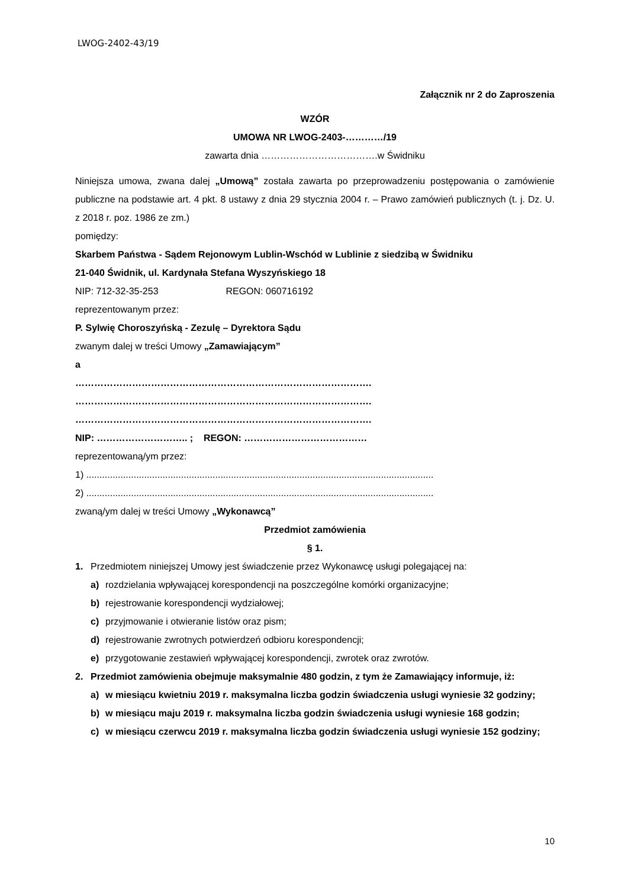LWOG-2402-43/19
Załącznik nr 2 do Zaproszenia
WZÓR
UMOWA NR LWOG-2403-…………/19
zawarta dnia ……………………………….w Świdniku
Niniejsza umowa, zwana dalej „Umową” została zawarta po przeprowadzeniu postępowania o zamówienie publiczne na podstawie art. 4 pkt. 8 ustawy z dnia 29 stycznia 2004 r. – Prawo zamówień publicznych (t. j. Dz. U. z 2018 r. poz. 1986 ze zm.)
pomiędzy:
Skarbem Państwa - Sądem Rejonowym Lublin-Wschód w Lublinie z siedzibą w Świdniku
21-040 Świdnik, ul. Kardynała Stefana Wyszyńskiego 18
NIP: 712-32-35-253 REGON: 060716192
reprezentowanym przez:
P. Sylwię Choroszyńską - Zezulę – Dyrektora Sądu
zwanym dalej w treści Umowy „Zamawiającym”
a
………………………………………………………………………………….
………………………………………………………………………………….
………………………………………………………………………………….
NIP: ……………………….. ; REGON: …………………………………
reprezentowaną/ym przez:
1) ....................................................................................................................................
2) ....................................................................................................................................
zwaną/ym dalej w treści Umowy „Wykonawcą”
Przedmiot zamówienia
§ 1.
1. Przedmiotem niniejszej Umowy jest świadczenie przez Wykonawcę usługi polegającej na:
a) rozdzielania wpływającej korespondencji na poszczególne komórki organizacyjne;
b) rejestrowanie korespondencji wydziałowej;
c) przyjmowanie i otwieranie listów oraz pism;
d) rejestrowanie zwrotnych potwierdzeń odbioru korespondencji;
e) przygotowanie zestawień wpływającej korespondencji, zwrotek oraz zwrotów.
2. Przedmiot zamówienia obejmuje maksymalnie 480 godzin, z tym że Zamawiający informuje, iż:
a) w miesiącu kwietniu 2019 r. maksymalna liczba godzin świadczenia usługi wyniesie 32 godziny;
b) w miesiącu maju 2019 r. maksymalna liczba godzin świadczenia usługi wyniesie 168 godzin;
c) w miesiącu czerwcu 2019 r. maksymalna liczba godzin świadczenia usługi wyniesie 152 godziny;
10